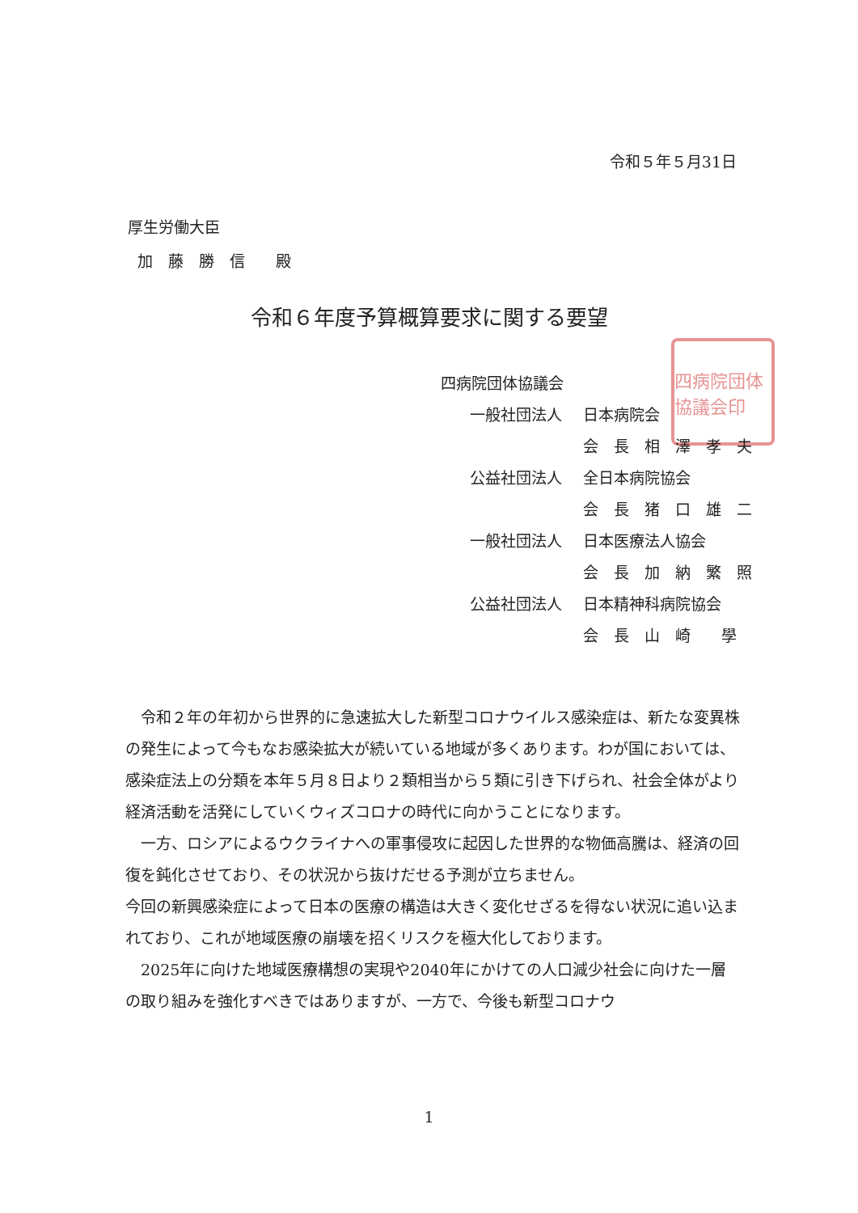令和５年５月31日
厚生労働大臣
加　藤　勝　信　　殿
令和６年度予算概算要求に関する要望
四病院団体協議会印
四病院団体協議会
一般社団法人 日本病院会
会　長　相　澤　孝　夫
公益社団法人 全日本病院協会
会　長　猪　口　雄　二
一般社団法人 日本医療法人協会
会　長　加　納　繁　照
公益社団法人 日本精神科病院協会
会　長　山　崎　　學
令和２年の年初から世界的に急速拡大した新型コロナウイルス感染症は、新たな変異株の発生によって今もなお感染拡大が続いている地域が多くあります。わが国においては、感染症法上の分類を本年５月８日より２類相当から５類に引き下げられ、社会全体がより経済活動を活発にしていくウィズコロナの時代に向かうことになります。
一方、ロシアによるウクライナへの軍事侵攻に起因した世界的な物価高騰は、経済の回復を鈍化させており、その状況から抜けだせる予測が立ちません。
今回の新興感染症によって日本の医療の構造は大きく変化せざるを得ない状況に追い込まれており、これが地域医療の崩壊を招くリスクを極大化しております。
2025年に向けた地域医療構想の実現や2040年にかけての人口減少社会に向けた一層の取り組みを強化すべきではありますが、一方で、今後も新型コロナウ
1